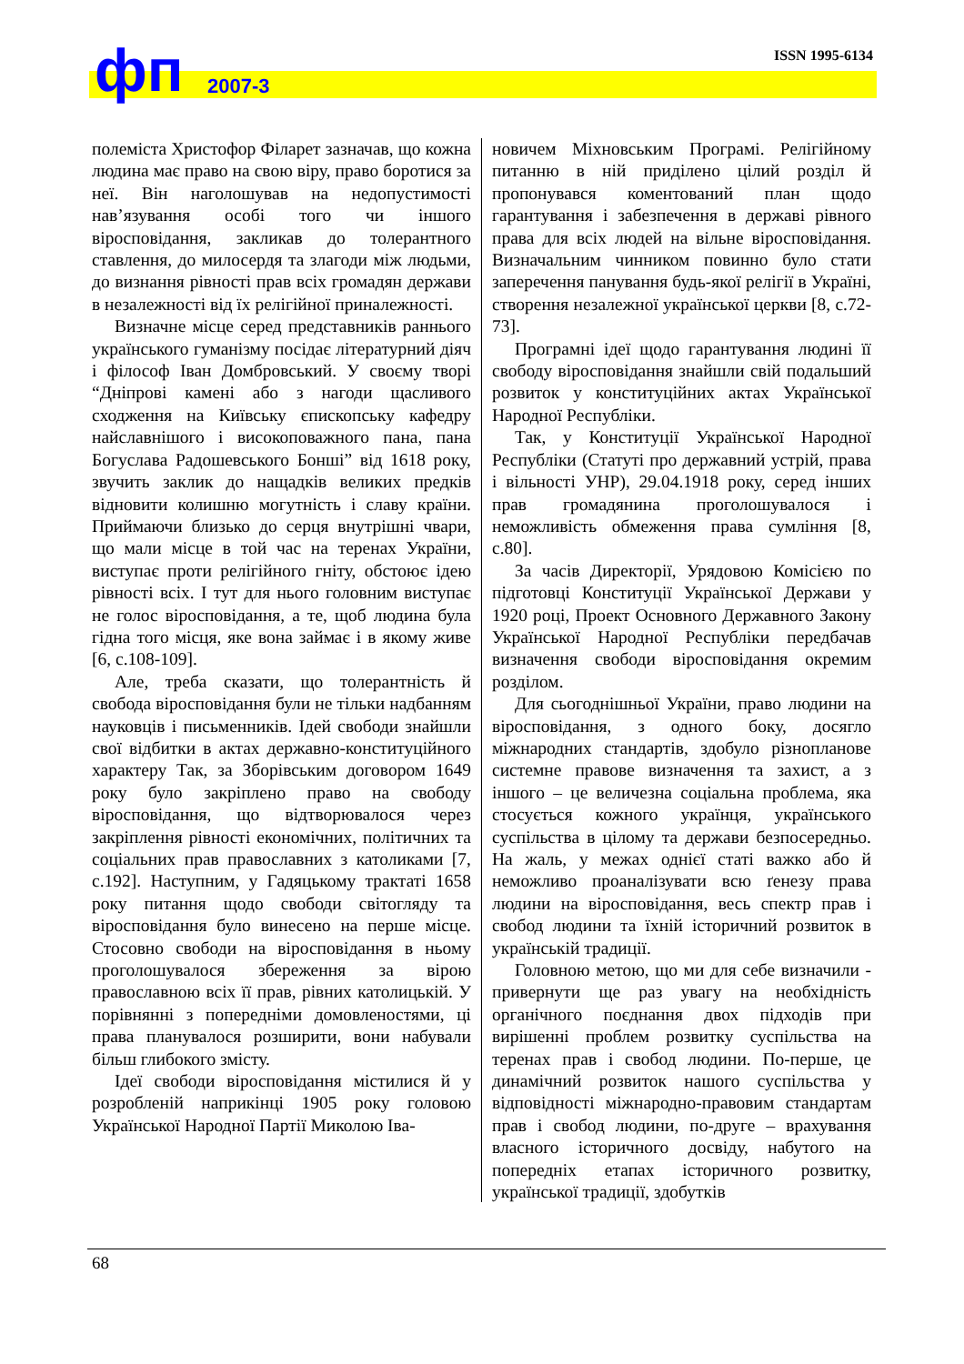ISSN 1995-6134 фп 2007-3
полеміста Христофор Філарет зазначав, що кожна людина має право на свою віру, право боротися за неї. Він наголошував на недопустимості нав’язування особі того чи іншого віросповідання, закликав до толерантного ставлення, до милосердя та злагоди між людьми, до визнання рівності прав всіх громадян держави в незалежності від їх релігійної приналежності.
Визначне місце серед представників раннього українського гуманізму посідає літературний діяч і філософ Іван Домбровський. У своєму творі “Дніпрові камені або з нагоди щасливого сходження на Київську єпископську кафедру найславнішого і високоповажного пана, пана Богуслава Радошевського Бонші” від 1618 року, звучить заклик до нащадків великих предків відновити колишню могутність і славу країни. Приймаючи близько до серця внутрішні чвари, що мали місце в той час на теренах України, виступає проти релігійного гніту, обстоює ідею рівності всіх. І тут для нього головним виступає не голос віросповідання, а те, щоб людина була гідна того місця, яке вона займає і в якому живе [6, с.108-109].
Але, треба сказати, що толерантність й свобода віросповідання були не тільки надбанням науковців і письменників. Ідей свободи знайшли свої відбитки в актах державно-конституційного характеру Так, за Зборівським договором 1649 року було закріплено право на свободу віросповідання, що відтворювалося через закріплення рівності економічних, політичних та соціальних прав православних з католиками [7, с.192]. Наступним, у Гадяцькому трактаті 1658 року питання щодо свободи світогляду та віросповідання було винесено на перше місце. Стосовно свободи на віросповідання в ньому проголошувалося збереження за вірою православною всіх її прав, рівних католицькій. У порівнянні з попередніми домовленостями, ці права планувалося розширити, вони набували більш глибокого змісту.
Ідеї свободи віросповідання містилися й у розробленій наприкінці 1905 року головою Української Народної Партії Миколою Іва-
новичем Міхновським Програмі. Релігійному питанню в ній приділено цілий розділ й пропонувався коментований план щодо гарантування і забезпечення в державі рівного права для всіх людей на вільне віросповідання. Визначальним чинником повинно було стати заперечення панування будь-якої релігії в Україні, створення незалежної української церкви [8, с.72-73].
Програмні ідеї щодо гарантування людині її свободу віросповідання знайшли свій подальший розвиток у конституційних актах Української Народної Республіки.
Так, у Конституції Української Народної Республіки (Статуті про державний устрій, права і вільності УНР), 29.04.1918 року, серед інших прав громадянина проголошувалося і неможливість обмеження права сумління [8, с.80].
За часів Директорії, Урядовою Комісією по підготовці Конституції Української Держави у 1920 році, Проект Основного Державного Закону Української Народної Республіки передбачав визначення свободи віросповідання окремим розділом.
Для сьогоднішньої України, право людини на віросповідання, з одного боку, досягло міжнародних стандартів, здобуло різнопланове системне правове визначення та захист, а з іншого – це величезна соціальна проблема, яка стосується кожного українця, українського суспільства в цілому та держави безпосередньо. На жаль, у межах однієї статі важко або й неможливо проаналізувати всю ґенезу права людини на віросповідання, весь спектр прав і свобод людини та їхній історичний розвиток в українській традиції.
Головною метою, що ми для себе визначили - привернути ще раз увагу на необхідність органічного поєднання двох підходів при вирішенні проблем розвитку суспільства на теренах прав і свобод людини. По-перше, це динамічний розвиток нашого суспільства у відповідності міжнародно-правовим стандартам прав і свобод людини, по-друге – врахування власного історичного досвіду, набутого на попередніх етапах історичного розвитку, української традиції, здобутків
68